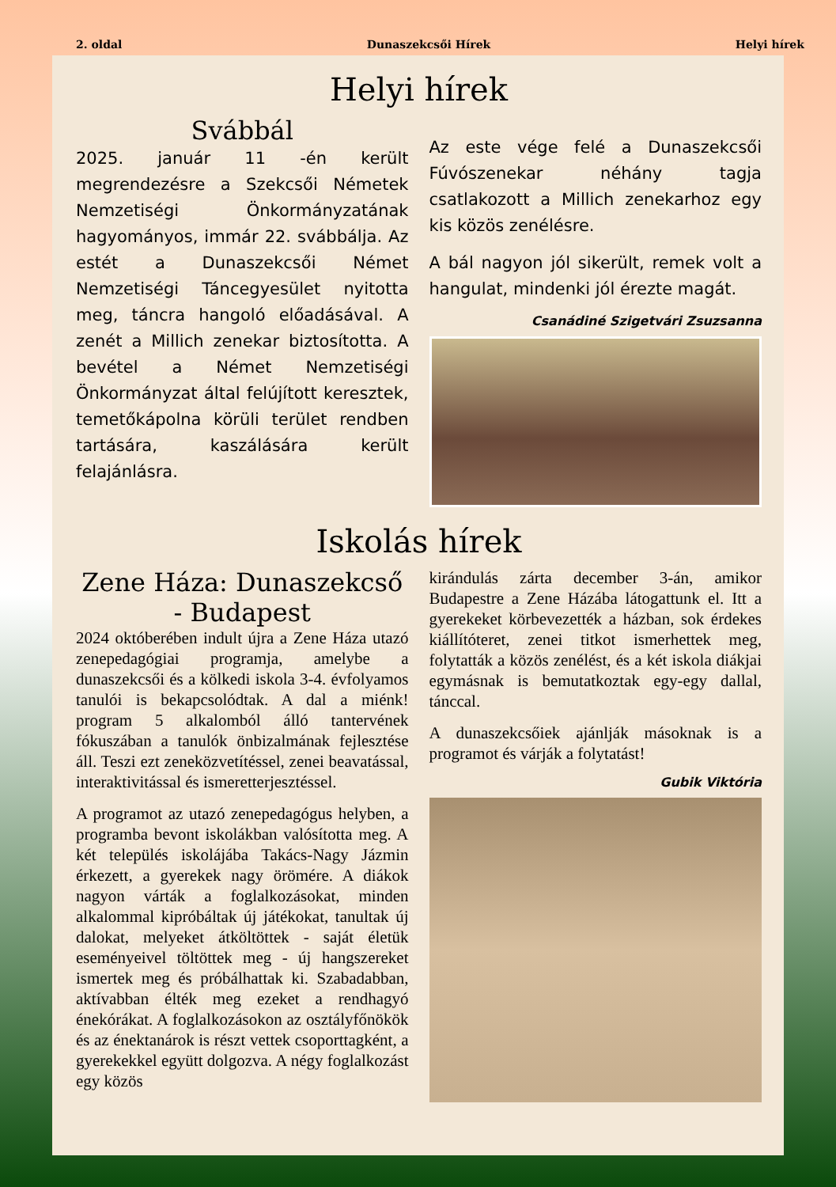2. oldal Dunaszekcsői Hírek Helyi hírek
Helyi hírek
Svábbál
2025. január 11 -én került megrendezésre a Szekcsői Németek Nemzetiségi Önkormányzatának hagyományos, immár 22. svábbálja. Az estét a Dunaszekcsői Német Nemzetiségi Táncegyesület nyitotta meg, táncra hangoló előadásával. A zenét a Millich zenekar biztosította. A bevétel a Német Nemzetiségi Önkormányzat által felújított keresztek, temetőkápolna körüli terület rendben tartására, kaszálására került felajánlásra.
Az este vége felé a Dunaszekcsői Fúvószenekar néhány tagja csatlakozott a Millich zenekarhoz egy kis közös zenélésre.
A bál nagyon jól sikerült, remek volt a hangulat, mindenki jól érezte magát.
Csanádiné Szigetvári Zsuzsanna
Iskolás hírek
Zene Háza: Dunaszekcső - Budapest
2024 októberében indult újra a Zene Háza utazó zenepedagógiai programja, amelybe a dunaszekcsői és a kölkedi iskola 3-4. évfolyamos tanulói is bekapcsolódtak. A dal a miénk! program 5 alkalomból álló tantervének fókuszában a tanulók önbizalmának fejlesztése áll. Teszi ezt zeneközvetítéssel, zenei beavatással, interaktivitással és ismeretterjesztéssel.
A programot az utazó zenepedagógus helyben, a programba bevont iskolákban valósította meg. A két település iskolájába Takács-Nagy Jázmin érkezett, a gyerekek nagy örömére. A diákok nagyon várták a foglalkozásokat, minden alkalommal kipróbáltak új játékokat, tanultak új dalokat, melyeket átköltöttek - saját életük eseményeivel töltöttek meg - új hangszereket ismertek meg és próbálhattak ki. Szabadabban, aktívabban élték meg ezeket a rendhagyó énekórákat. A foglalkozásokon az osztályfőnökök és az énektanárok is részt vettek csoporttagként, a gyerekekkel együtt dolgozva. A négy foglalkozást egy közös
kirándulás zárta december 3-án, amikor Budapestre a Zene Házába látogattunk el. Itt a gyerekeket körbevezették a házban, sok érdekes kiállítóteret, zenei titkot ismerhettek meg, folytatták a közös zenélést, és a két iskola diákjai egymásnak is bemutatkoztak egy-egy dallal, tánccal.
A dunaszekcsőiek ajánlják másoknak is a programot és várják a folytatást!
Gubik Viktória